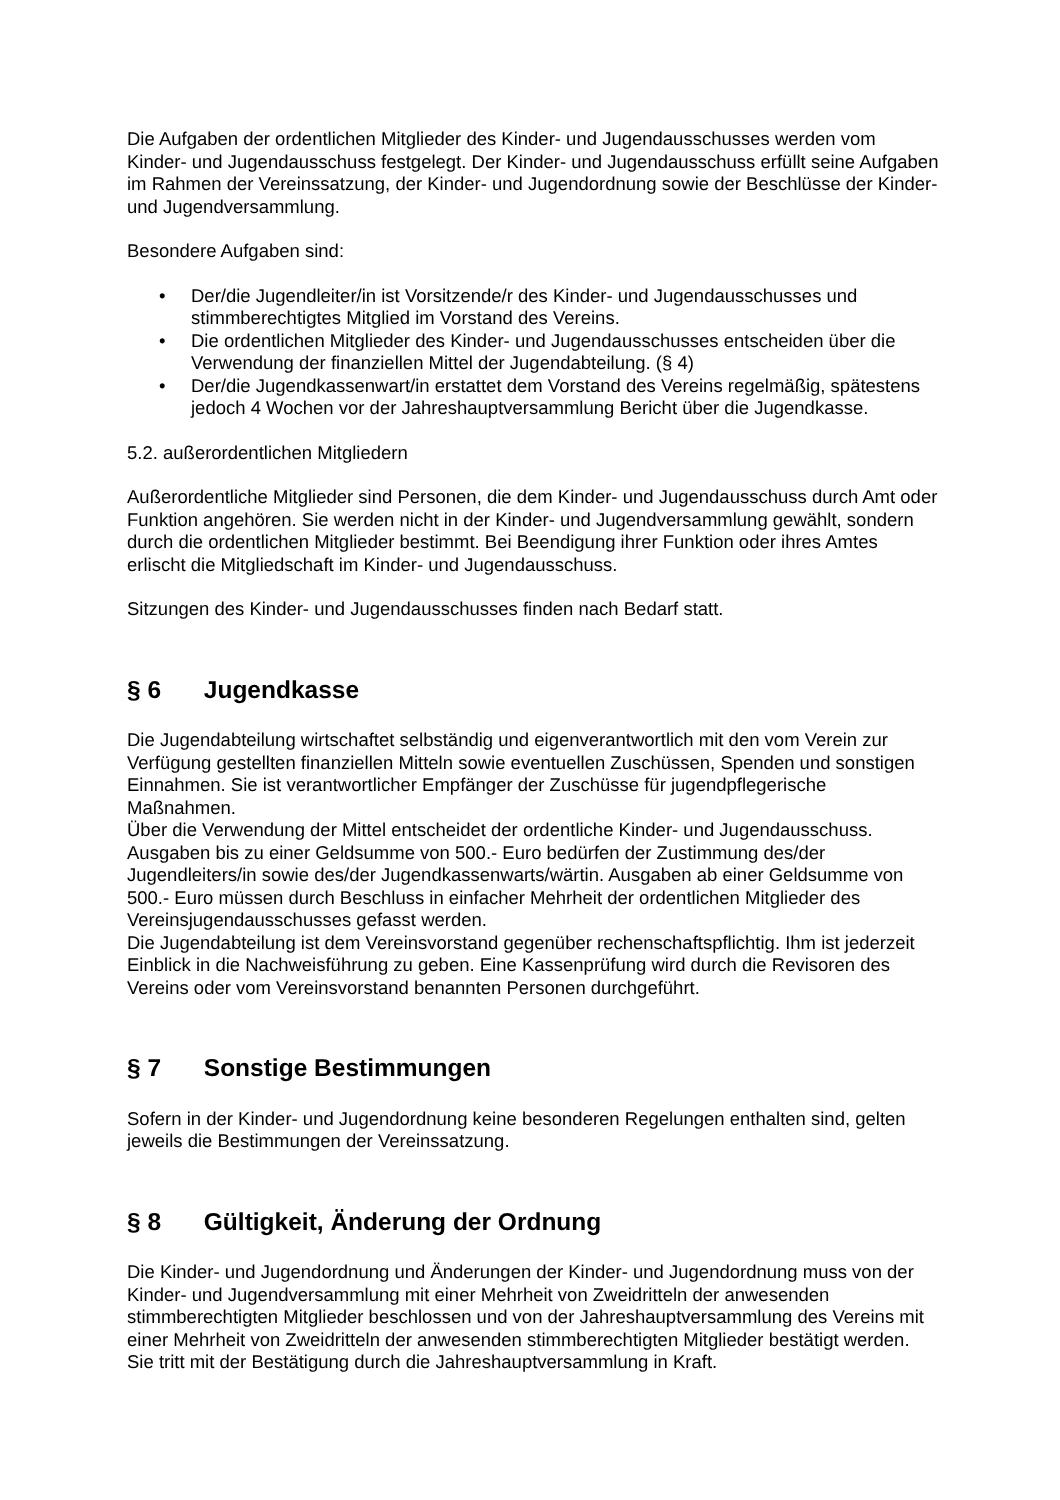Die Aufgaben der ordentlichen Mitglieder des Kinder- und Jugendausschusses werden vom Kinder- und Jugendausschuss festgelegt. Der Kinder- und Jugendausschuss erfüllt seine Aufgaben im Rahmen der Vereinssatzung, der Kinder- und Jugendordnung sowie der Beschlüsse der Kinder- und Jugendversammlung.
Besondere Aufgaben sind:
• Der/die Jugendleiter/in ist Vorsitzende/r des Kinder- und Jugendausschusses und stimmberechtigtes Mitglied im Vorstand des Vereins.
• Die ordentlichen Mitglieder des Kinder- und Jugendausschusses entscheiden über die Verwendung der finanziellen Mittel der Jugendabteilung. (§ 4)
• Der/die Jugendkassenwart/in erstattet dem Vorstand des Vereins regelmäßig, spätestens jedoch 4 Wochen vor der Jahreshauptversammlung Bericht über die Jugendkasse.
5.2. außerordentlichen Mitgliedern
Außerordentliche Mitglieder sind Personen, die dem Kinder- und Jugendausschuss durch Amt oder Funktion angehören. Sie werden nicht in der Kinder- und Jugendversammlung gewählt, sondern durch die ordentlichen Mitglieder bestimmt. Bei Beendigung ihrer Funktion oder ihres Amtes erlischt die Mitgliedschaft im Kinder- und Jugendausschuss.
Sitzungen des Kinder- und Jugendausschusses finden nach Bedarf statt.
§ 6 Jugendkasse
Die Jugendabteilung wirtschaftet selbständig und eigenverantwortlich mit den vom Verein zur Verfügung gestellten finanziellen Mitteln sowie eventuellen Zuschüssen, Spenden und sonstigen Einnahmen. Sie ist verantwortlicher Empfänger der Zuschüsse für jugendpflegerische Maßnahmen.
Über die Verwendung der Mittel entscheidet der ordentliche Kinder- und Jugendausschuss. Ausgaben bis zu einer Geldsumme von 500.- Euro bedürfen der Zustimmung des/der Jugendleiters/in sowie des/der Jugendkassenwarts/wärtin. Ausgaben ab einer Geldsumme von 500.- Euro müssen durch Beschluss in einfacher Mehrheit der ordentlichen Mitglieder des Vereinsjugendausschusses gefasst werden.
Die Jugendabteilung ist dem Vereinsvorstand gegenüber rechenschaftspflichtig. Ihm ist jederzeit Einblick in die Nachweisführung zu geben. Eine Kassenprüfung wird durch die Revisoren des Vereins oder vom Vereinsvorstand benannten Personen durchgeführt.
§ 7 Sonstige Bestimmungen
Sofern in der Kinder- und Jugendordnung keine besonderen Regelungen enthalten sind, gelten jeweils die Bestimmungen der Vereinssatzung.
§ 8 Gültigkeit, Änderung der Ordnung
Die Kinder- und Jugendordnung und Änderungen der Kinder- und Jugendordnung muss von der Kinder- und Jugendversammlung mit einer Mehrheit von Zweidritteln der anwesenden stimmberechtigten Mitglieder beschlossen und von der Jahreshauptversammlung des Vereins mit einer Mehrheit von Zweidritteln der anwesenden stimmberechtigten Mitglieder bestätigt werden. Sie tritt mit der Bestätigung durch die Jahreshauptversammlung in Kraft.